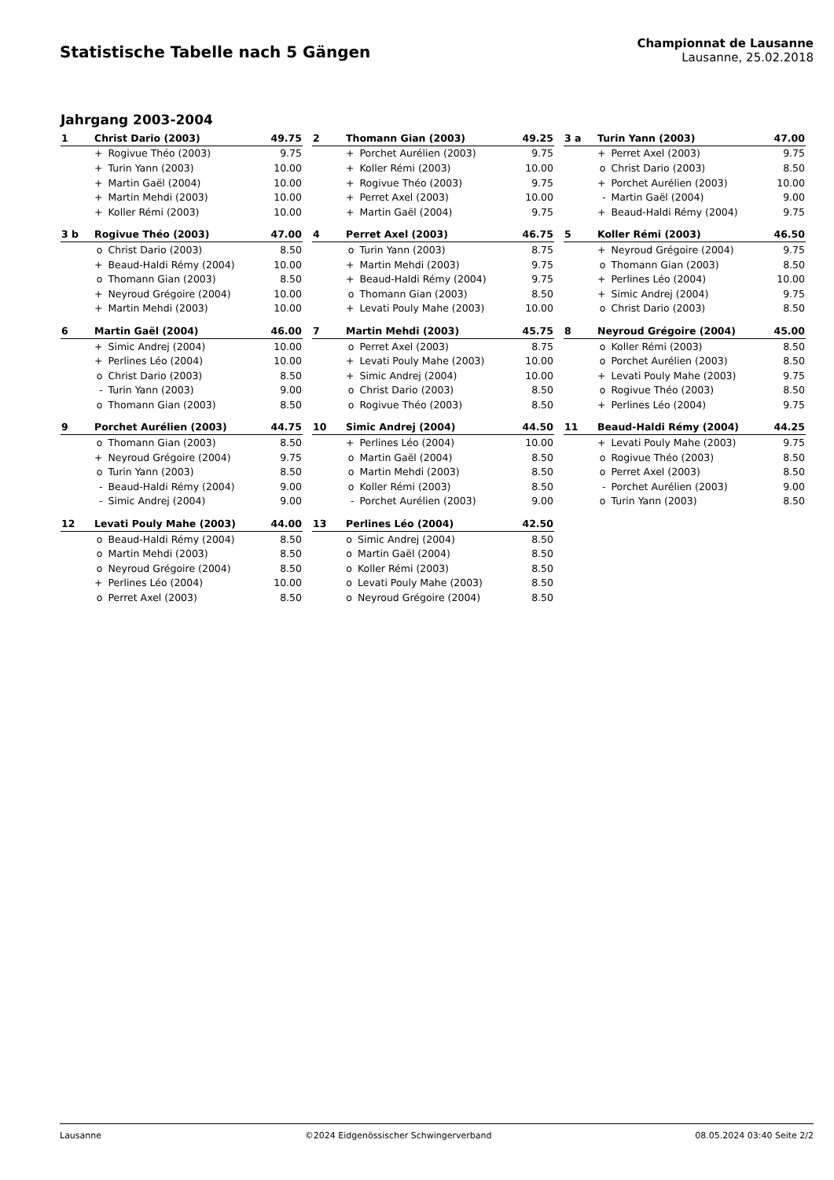Statistische Tabelle nach 5 Gängen
Championnat de Lausanne
Lausanne, 25.02.2018
Jahrgang 2003-2004
| 1 | Christ Dario (2003) | | 49.75 |
| | + | Rogivue Théo (2003) | 9.75 |
| | + | Turin Yann (2003) | 10.00 |
| | + | Martin Gaël (2004) | 10.00 |
| | + | Martin Mehdi (2003) | 10.00 |
| | + | Koller Rémi (2003) | 10.00 |
| 2 | Thomann Gian (2003) | | 49.25 |
| | + | Porchet Aurélien (2003) | 9.75 |
| | + | Koller Rémi (2003) | 10.00 |
| | + | Rogivue Théo (2003) | 9.75 |
| | + | Perret Axel (2003) | 10.00 |
| | + | Martin Gaël (2004) | 9.75 |
| 3 a | Turin Yann (2003) | | 47.00 |
| | + | Perret Axel (2003) | 9.75 |
| | o | Christ Dario (2003) | 8.50 |
| | + | Porchet Aurélien (2003) | 10.00 |
| | - | Martin Gaël (2004) | 9.00 |
| | + | Beaud-Haldi Rémy (2004) | 9.75 |
| 3 b | Rogivue Théo (2003) | | 47.00 |
| | o | Christ Dario (2003) | 8.50 |
| | + | Beaud-Haldi Rémy (2004) | 10.00 |
| | o | Thomann Gian (2003) | 8.50 |
| | + | Neyroud Grégoire (2004) | 10.00 |
| | + | Martin Mehdi (2003) | 10.00 |
| 4 | Perret Axel (2003) | | 46.75 |
| | o | Turin Yann (2003) | 8.75 |
| | + | Martin Mehdi (2003) | 9.75 |
| | + | Beaud-Haldi Rémy (2004) | 9.75 |
| | o | Thomann Gian (2003) | 8.50 |
| | + | Levati Pouly Mahe (2003) | 10.00 |
| 5 | Koller Rémi (2003) | | 46.50 |
| | + | Neyroud Grégoire (2004) | 9.75 |
| | o | Thomann Gian (2003) | 8.50 |
| | + | Perlines Léo (2004) | 10.00 |
| | + | Simic Andrej (2004) | 9.75 |
| | o | Christ Dario (2003) | 8.50 |
| 6 | Martin Gaël (2004) | | 46.00 |
| | + | Simic Andrej (2004) | 10.00 |
| | + | Perlines Léo (2004) | 10.00 |
| | o | Christ Dario (2003) | 8.50 |
| | - | Turin Yann (2003) | 9.00 |
| | o | Thomann Gian (2003) | 8.50 |
| 7 | Martin Mehdi (2003) | | 45.75 |
| | o | Perret Axel (2003) | 8.75 |
| | + | Levati Pouly Mahe (2003) | 10.00 |
| | + | Simic Andrej (2004) | 10.00 |
| | o | Christ Dario (2003) | 8.50 |
| | o | Rogivue Théo (2003) | 8.50 |
| 8 | Neyroud Grégoire (2004) | | 45.00 |
| | o | Koller Rémi (2003) | 8.50 |
| | o | Porchet Aurélien (2003) | 8.50 |
| | + | Levati Pouly Mahe (2003) | 9.75 |
| | o | Rogivue Théo (2003) | 8.50 |
| | + | Perlines Léo (2004) | 9.75 |
| 9 | Porchet Aurélien (2003) | | 44.75 |
| | o | Thomann Gian (2003) | 8.50 |
| | + | Neyroud Grégoire (2004) | 9.75 |
| | o | Turin Yann (2003) | 8.50 |
| | - | Beaud-Haldi Rémy (2004) | 9.00 |
| | - | Simic Andrej (2004) | 9.00 |
| 10 | Simic Andrej (2004) | | 44.50 |
| | + | Perlines Léo (2004) | 10.00 |
| | o | Martin Gaël (2004) | 8.50 |
| | o | Martin Mehdi (2003) | 8.50 |
| | o | Koller Rémi (2003) | 8.50 |
| | - | Porchet Aurélien (2003) | 9.00 |
| 11 | Beaud-Haldi Rémy (2004) | | 44.25 |
| | + | Levati Pouly Mahe (2003) | 9.75 |
| | o | Rogivue Théo (2003) | 8.50 |
| | o | Perret Axel (2003) | 8.50 |
| | - | Porchet Aurélien (2003) | 9.00 |
| | o | Turin Yann (2003) | 8.50 |
| 12 | Levati Pouly Mahe (2003) | | 44.00 |
| | o | Beaud-Haldi Rémy (2004) | 8.50 |
| | o | Martin Mehdi (2003) | 8.50 |
| | o | Neyroud Grégoire (2004) | 8.50 |
| | + | Perlines Léo (2004) | 10.00 |
| | o | Perret Axel (2003) | 8.50 |
| 13 | Perlines Léo (2004) | | 42.50 |
| | o | Simic Andrej (2004) | 8.50 |
| | o | Martin Gaël (2004) | 8.50 |
| | o | Koller Rémi (2003) | 8.50 |
| | o | Levati Pouly Mahe (2003) | 8.50 |
| | o | Neyroud Grégoire (2004) | 8.50 |
Lausanne ©2024 Eidgenössischer Schwingerverband 08.05.2024 03:40 Seite 2/2